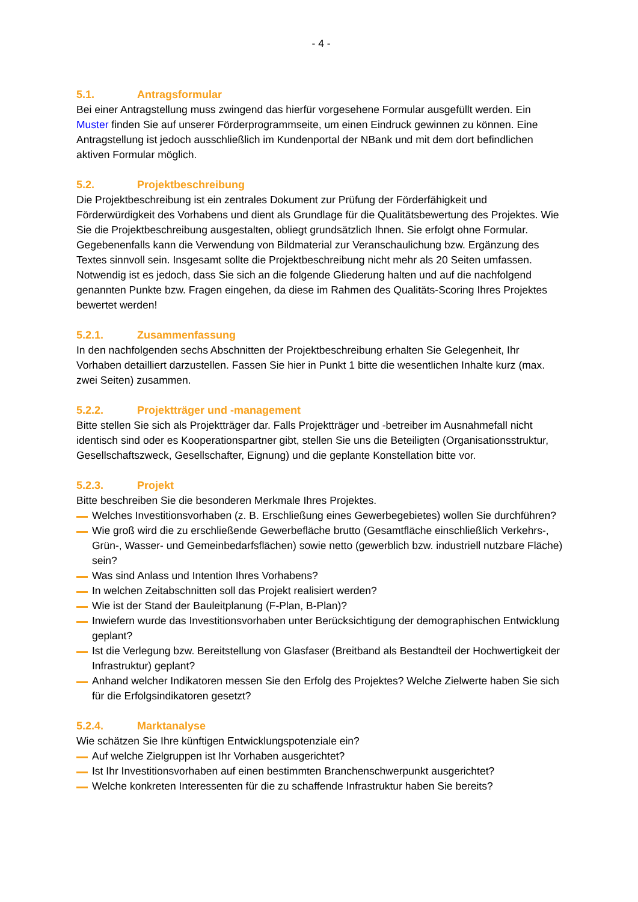- 4 -
5.1. Antragsformular
Bei einer Antragstellung muss zwingend das hierfür vorgesehene Formular ausgefüllt werden. Ein Muster finden Sie auf unserer Förderprogrammseite, um einen Eindruck gewinnen zu können. Eine Antragstellung ist jedoch ausschließlich im Kundenportal der NBank und mit dem dort befindlichen aktiven Formular möglich.
5.2. Projektbeschreibung
Die Projektbeschreibung ist ein zentrales Dokument zur Prüfung der Förderfähigkeit und Förderwürdigkeit des Vorhabens und dient als Grundlage für die Qualitätsbewertung des Projektes. Wie Sie die Projektbeschreibung ausgestalten, obliegt grundsätzlich Ihnen. Sie erfolgt ohne Formular. Gegebenenfalls kann die Verwendung von Bildmaterial zur Veranschaulichung bzw. Ergänzung des Textes sinnvoll sein. Insgesamt sollte die Projektbeschreibung nicht mehr als 20 Seiten umfassen. Notwendig ist es jedoch, dass Sie sich an die folgende Gliederung halten und auf die nachfolgend genannten Punkte bzw. Fragen eingehen, da diese im Rahmen des Qualitäts-Scoring Ihres Projektes bewertet werden!
5.2.1. Zusammenfassung
In den nachfolgenden sechs Abschnitten der Projektbeschreibung erhalten Sie Gelegenheit, Ihr Vorhaben detailliert darzustellen. Fassen Sie hier in Punkt 1 bitte die wesentlichen Inhalte kurz (max. zwei Seiten) zusammen.
5.2.2. Projektträger und -management
Bitte stellen Sie sich als Projektträger dar. Falls Projektträger und -betreiber im Ausnahmefall nicht identisch sind oder es Kooperationspartner gibt, stellen Sie uns die Beteiligten (Organisationsstruktur, Gesellschaftszweck, Gesellschafter, Eignung) und die geplante Konstellation bitte vor.
5.2.3. Projekt
Bitte beschreiben Sie die besonderen Merkmale Ihres Projektes.
Welches Investitionsvorhaben (z. B. Erschließung eines Gewerbegebietes) wollen Sie durchführen?
Wie groß wird die zu erschließende Gewerbefläche brutto (Gesamtfläche einschließlich Verkehrs-, Grün-, Wasser- und Gemeinbedarfsflächen) sowie netto (gewerblich bzw. industriell nutzbare Fläche) sein?
Was sind Anlass und Intention Ihres Vorhabens?
In welchen Zeitabschnitten soll das Projekt realisiert werden?
Wie ist der Stand der Bauleitplanung (F-Plan, B-Plan)?
Inwiefern wurde das Investitionsvorhaben unter Berücksichtigung der demographischen Entwicklung geplant?
Ist die Verlegung bzw. Bereitstellung von Glasfaser (Breitband als Bestandteil der Hochwertigkeit der Infrastruktur) geplant?
Anhand welcher Indikatoren messen Sie den Erfolg des Projektes? Welche Zielwerte haben Sie sich für die Erfolgsindikatoren gesetzt?
5.2.4. Marktanalyse
Wie schätzen Sie Ihre künftigen Entwicklungspotenziale ein?
Auf welche Zielgruppen ist Ihr Vorhaben ausgerichtet?
Ist Ihr Investitionsvorhaben auf einen bestimmten Branchenschwerpunkt ausgerichtet?
Welche konkreten Interessenten für die zu schaffende Infrastruktur haben Sie bereits?